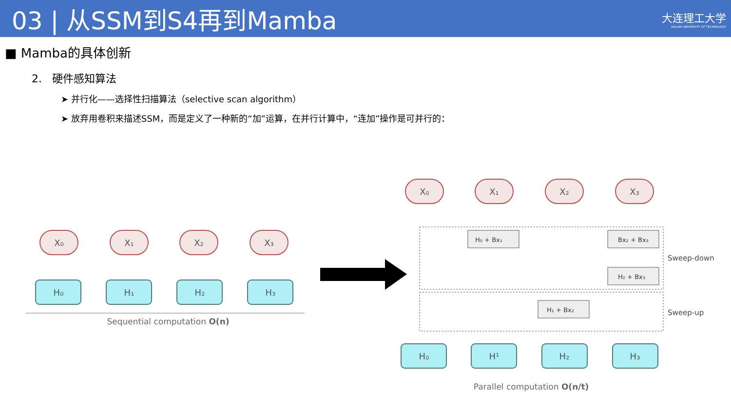03 | 从SSM到S4再到Mamba
大连理工大学
DALIAN UNIVERSITY OF TECHNOLOGY
■ Mamba的具体创新
2. 硬件感知算法
➤ 并行化——选择性扫描算法（selective scan algorithm）
➤ 放弃用卷积来描述SSM，而是定义了一种新的“加”运算，在并行计算中，“连加”操作是可并行的：
X₀
X₁
X₂
X₃
H₀
H₁
H₂
H₃
X₀
X₁
X₂
X₃
H₀
H¹
H₂
H₃
Sequential computation O(n)
H₀ + Bx₁
Bx₂ + Bx₃
H₂ + Bx₃
H₁ + Bx₂
Sweep-down
Sweep-up
Parallel computation O(n/t)